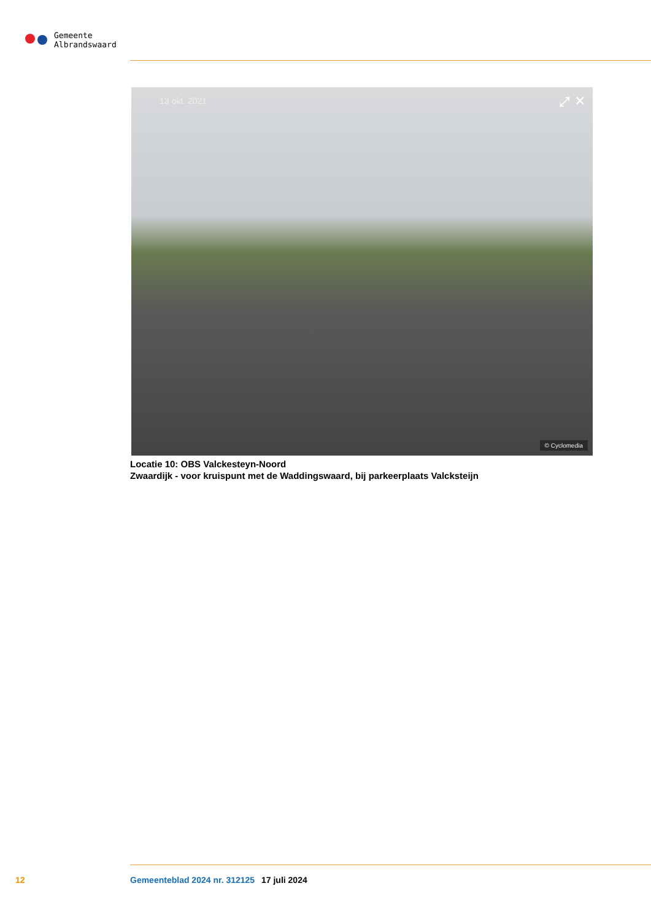Gemeente
Albrandswaard
13 okt. 2021 ⤢ ✕
© Cyclomedia
Locatie 10: OBS Valckesteyn-Noord
Zwaardijk - voor kruispunt met de Waddingswaard, bij parkeerplaats Valcksteijn
12 Gemeenteblad 2024 nr. 312125 17 juli 2024